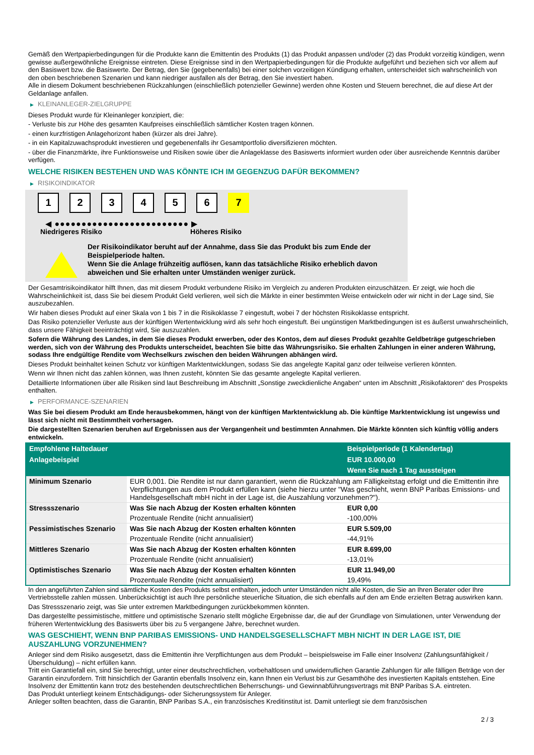Gemäß den Wertpapierbedingungen für die Produkte kann die Emittentin des Produkts (1) das Produkt anpassen und/oder (2) das Produkt vorzeitig kündigen, wenn gewisse außergewöhnliche Ereignisse eintreten. Diese Ereignisse sind in den Wertpapierbedingungen für die Produkte aufgeführt und beziehen sich vor allem auf den Basiswert bzw. die Basiswerte. Der Betrag, den Sie (gegebenenfalls) bei einer solchen vorzeitigen Kündigung erhalten, unterscheidet sich wahrscheinlich von den oben beschriebenen Szenarien und kann niedriger ausfallen als der Betrag, den Sie investiert haben.
Alle in diesem Dokument beschriebenen Rückzahlungen (einschließlich potenzieller Gewinne) werden ohne Kosten und Steuern berechnet, die auf diese Art der Geldanlage anfallen.
▶ KLEINANLEGER-ZIELGRUPPE
Dieses Produkt wurde für Kleinanleger konzipiert, die:
- Verluste bis zur Höhe des gesamten Kaufpreises einschließlich sämtlicher Kosten tragen können.
- einen kurzfristigen Anlagehorizont haben (kürzer als drei Jahre).
- in ein Kapitalzuwachsprodukt investieren und gegebenenfalls ihr Gesamtportfolio diversifizieren möchten.
- über die Finanzmärkte, ihre Funktionsweise und Risiken sowie über die Anlageklasse des Basiswerts informiert wurden oder über ausreichende Kenntnis darüber verfügen.
WELCHE RISIKEN BESTEHEN UND WAS KÖNNTE ICH IM GEGENZUG DAFÜR BEKOMMEN?
▶ RISIKOINDIKATOR
1 2 3 4 5 6 7
◀ ●●●●●●●●●●●●●●●●●●●●●●●●● ▶
Niedrigeres Risiko Höheres Risiko
Der Risikoindikator beruht auf der Annahme, dass Sie das Produkt bis zum Ende der Beispielperiode halten.
Wenn Sie die Anlage frühzeitig auflösen, kann das tatsächliche Risiko erheblich davon abweichen und Sie erhalten unter Umständen weniger zurück.
Der Gesamtrisikoindikator hilft Ihnen, das mit diesem Produkt verbundene Risiko im Vergleich zu anderen Produkten einzuschätzen. Er zeigt, wie hoch die Wahrscheinlichkeit ist, dass Sie bei diesem Produkt Geld verlieren, weil sich die Märkte in einer bestimmten Weise entwickeln oder wir nicht in der Lage sind, Sie auszubezahlen.
Wir haben dieses Produkt auf einer Skala von 1 bis 7 in die Risikoklasse 7 eingestuft, wobei 7 der höchsten Risikoklasse entspricht.
Das Risiko potenzieller Verluste aus der künftigen Wertentwicklung wird als sehr hoch eingestuft. Bei ungünstigen Marktbedingungen ist es äußerst unwahrscheinlich, dass unsere Fähigkeit beeinträchtigt wird, Sie auszuzahlen.
Sofern die Währung des Landes, in dem Sie dieses Produkt erwerben, oder des Kontos, dem auf dieses Produkt gezahlte Geldbeträge gutgeschrieben werden, sich von der Währung des Produkts unterscheidet, beachten Sie bitte das Währungsrisiko. Sie erhalten Zahlungen in einer anderen Währung, sodass Ihre endgültige Rendite vom Wechselkurs zwischen den beiden Währungen abhängen wird.
Dieses Produkt beinhaltet keinen Schutz vor künftigen Marktentwicklungen, sodass Sie das angelegte Kapital ganz oder teilweise verlieren könnten.
Wenn wir Ihnen nicht das zahlen können, was Ihnen zusteht, könnten Sie das gesamte angelegte Kapital verlieren.
Detaillierte Informationen über alle Risiken sind laut Beschreibung im Abschnitt „Sonstige zweckdienliche Angaben“ unten im Abschnitt „Risikofaktoren“ des Prospekts enthalten.
▶ PERFORMANCE-SZENARIEN
Was Sie bei diesem Produkt am Ende herausbekommen, hängt von der künftigen Marktentwicklung ab. Die künftige Marktentwicklung ist ungewiss und lässt sich nicht mit Bestimmtheit vorhersagen.
Die dargestellten Szenarien beruhen auf Ergebnissen aus der Vergangenheit und bestimmten Annahmen. Die Märkte könnten sich künftig völlig anders entwickeln.
| Empfohlene Haltedauer | | Beispielperiode (1 Kalendertag) |
| --- | --- | --- |
| Anlagebeispiel | | EUR 10.000,00 |
| | | Wenn Sie nach 1 Tag aussteigen |
| Minimum Szenario | EUR 0,001. Die Rendite ist nur dann garantiert, wenn die Rückzahlung am Fälligkeitstag erfolgt und die Emittentin ihre Verpflichtungen aus dem Produkt erfüllen kann (siehe hierzu unter "Was geschieht, wenn BNP Paribas Emissions- und Handelsgesellschaft mbH nicht in der Lage ist, die Auszahlung vorzunehmen?"). | |
| Stressszenario | Was Sie nach Abzug der Kosten erhalten könnten | EUR 0,00 |
| | Prozentuale Rendite (nicht annualisiert) | -100,00% |
| Pessimistisches Szenario | Was Sie nach Abzug der Kosten erhalten könnten | EUR 5.509,00 |
| | Prozentuale Rendite (nicht annualisiert) | -44,91% |
| Mittleres Szenario | Was Sie nach Abzug der Kosten erhalten könnten | EUR 8.699,00 |
| | Prozentuale Rendite (nicht annualisiert) | -13,01% |
| Optimistisches Szenario | Was Sie nach Abzug der Kosten erhalten könnten | EUR 11.949,00 |
| | Prozentuale Rendite (nicht annualisiert) | 19,49% |
In den angeführten Zahlen sind sämtliche Kosten des Produkts selbst enthalten, jedoch unter Umständen nicht alle Kosten, die Sie an Ihren Berater oder Ihre Vertriebsstelle zahlen müssen. Unberücksichtigt ist auch Ihre persönliche steuerliche Situation, die sich ebenfalls auf den am Ende erzielten Betrag auswirken kann.
Das Stressszenario zeigt, was Sie unter extremen Marktbedingungen zurückbekommen könnten.
Das dargestellte pessimistische, mittlere und optimistische Szenario stellt mögliche Ergebnisse dar, die auf der Grundlage von Simulationen, unter Verwendung der früheren Wertentwicklung des Basiswerts über bis zu 5 vergangene Jahre, berechnet wurden.
WAS GESCHIEHT, WENN BNP PARIBAS EMISSIONS- UND HANDELSGESELLSCHAFT MBH NICHT IN DER LAGE IST, DIE AUSZAHLUNG VORZUNEHMEN?
Anleger sind dem Risiko ausgesetzt, dass die Emittentin ihre Verpflichtungen aus dem Produkt – beispielsweise im Falle einer Insolvenz (Zahlungsunfähigkeit / Überschuldung) – nicht erfüllen kann.
Tritt ein Garantiefall ein, sind Sie berechtigt, unter einer deutschrechtlichen, vorbehaltlosen und unwiderruflichen Garantie Zahlungen für alle fälligen Beträge von der Garantin einzufordern. Tritt hinsichtlich der Garantin ebenfalls Insolvenz ein, kann Ihnen ein Verlust bis zur Gesamthöhe des investierten Kapitals entstehen. Eine Insolvenz der Emittentin kann trotz des bestehenden deutschrechtlichen Beherrschungs- und Gewinnabführungsvertrags mit BNP Paribas S.A. eintreten.
Das Produkt unterliegt keinem Entschädigungs- oder Sicherungssystem für Anleger.
Anleger sollten beachten, dass die Garantin, BNP Paribas S.A., ein französisches Kreditinstitut ist. Damit unterliegt sie dem französischen
2 / 3